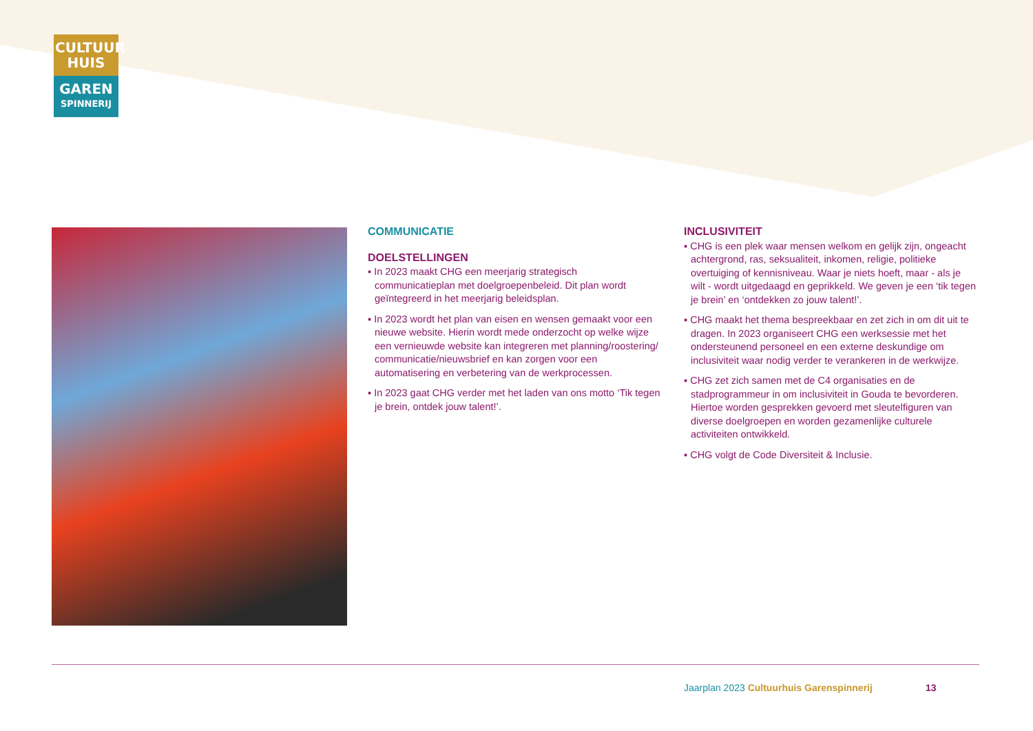CULTUUR
HUIS
GAREN
SPINNERIJ
COMMUNICATIE
DOELSTELLINGEN
▪ In 2023 maakt CHG een meerjarig strategisch communicatieplan met doelgroepenbeleid. Dit plan wordt geïntegreerd in het meerjarig beleidsplan.
▪ In 2023 wordt het plan van eisen en wensen gemaakt voor een nieuwe website. Hierin wordt mede onderzocht op welke wijze een vernieuwde website kan integreren met planning/roostering/ communicatie/nieuwsbrief en kan zorgen voor een automatisering en verbetering van de werkprocessen.
▪ In 2023 gaat CHG verder met het laden van ons motto ‘Tik tegen je brein, ontdek jouw talent!’.
INCLUSIVITEIT
▪ CHG is een plek waar mensen welkom en gelijk zijn, ongeacht achtergrond, ras, seksualiteit, inkomen, religie, politieke overtuiging of kennisniveau. Waar je niets hoeft, maar - als je wilt - wordt uitgedaagd en geprikkeld. We geven je een ‘tik tegen je brein’ en ‘ontdekken zo jouw talent!’.
▪ CHG maakt het thema bespreekbaar en zet zich in om dit uit te dragen. In 2023 organiseert CHG een werksessie met het ondersteunend personeel en een externe deskundige om inclusiviteit waar nodig verder te verankeren in de werkwijze.
▪ CHG zet zich samen met de C4 organisaties en de stadprogrammeur in om inclusiviteit in Gouda te bevorderen. Hiertoe worden gesprekken gevoerd met sleutelfiguren van diverse doelgroepen en worden gezamenlijke culturele activiteiten ontwikkeld.
▪ CHG volgt de Code Diversiteit & Inclusie.
Jaarplan 2023 Cultuurhuis Garenspinnerij
13